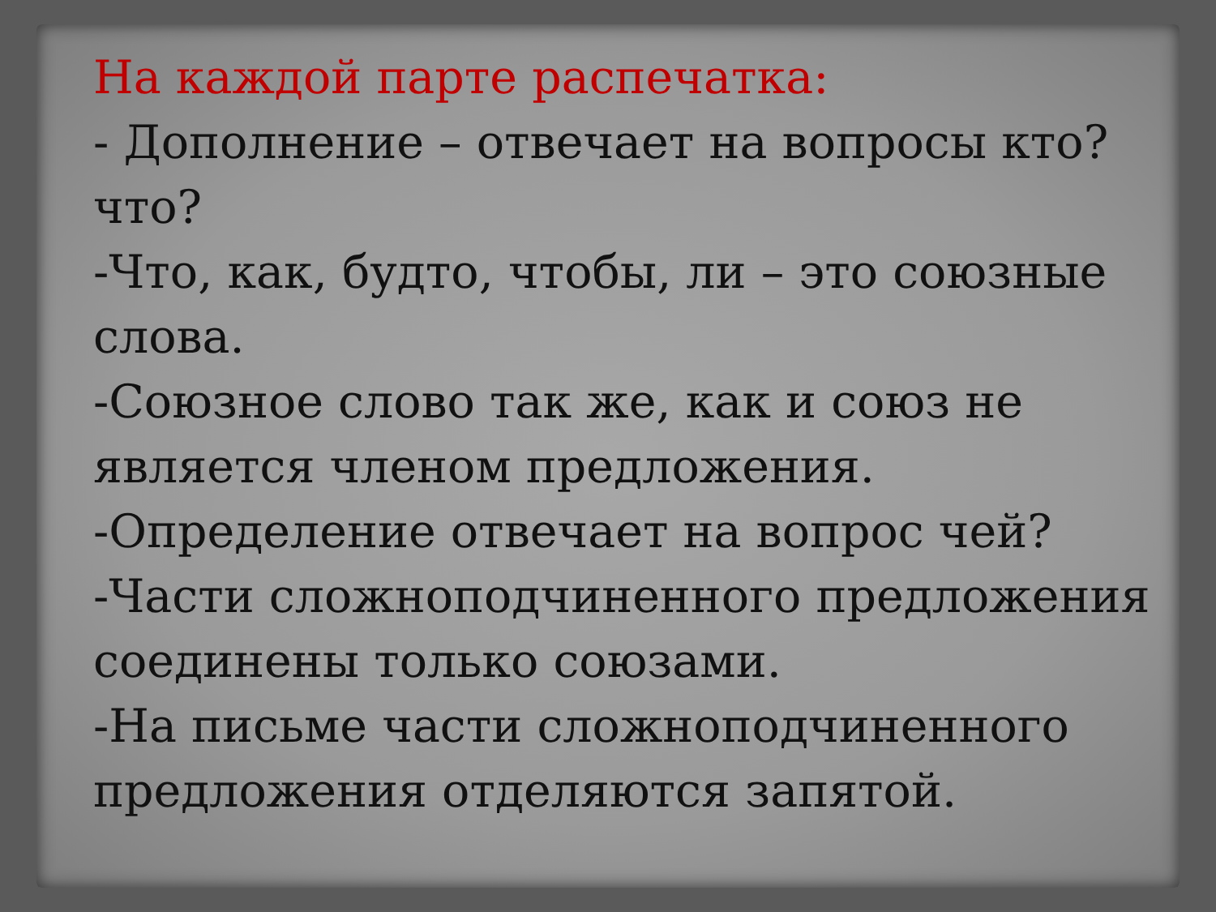На каждой парте распечатка:
- Дополнение – отвечает на вопросы кто? что?
-Что, как, будто, чтобы, ли – это союзные слова.
-Союзное слово так же, как и союз не является членом предложения.
-Определение отвечает на вопрос чей?
-Части сложноподчиненного предложения соединены только союзами.
-На письме части сложноподчиненного предложения отделяются запятой.